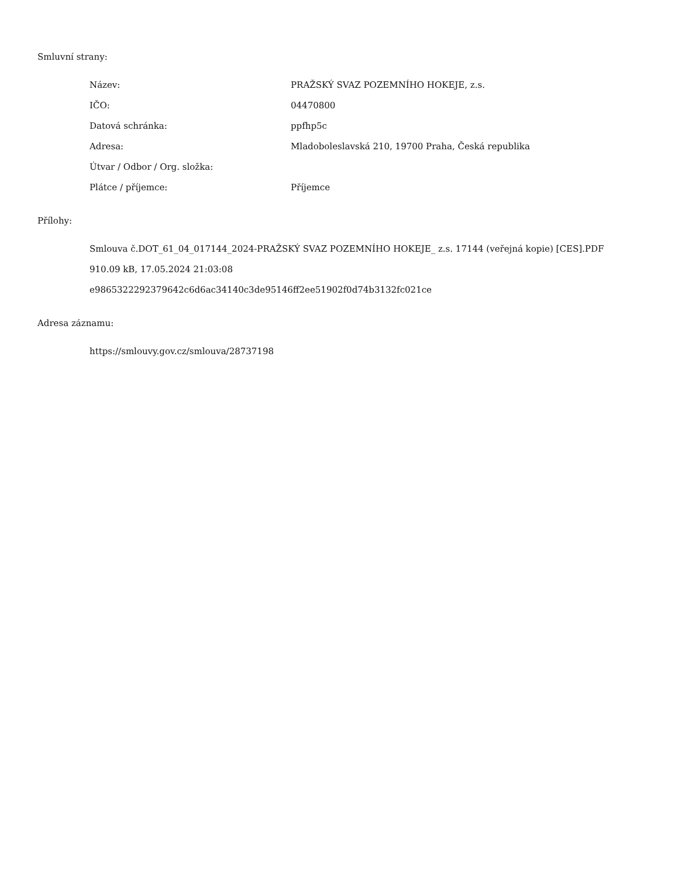Smluvní strany:
| Název: | PRAŽSKÝ SVAZ POZEMNÍHO HOKEJE, z.s. |
| IČO: | 04470800 |
| Datová schránka: | ppfhp5c |
| Adresa: | Mladoboleslavská 210, 19700 Praha, Česká republika |
| Útvar / Odbor / Org. složka: | |
| Plátce / příjemce: | Příjemce |
Přílohy:
Smlouva č.DOT_61_04_017144_2024-PRAŽSKÝ SVAZ POZEMNÍHO HOKEJE_ z.s. 17144 (veřejná kopie) [CES].PDF
910.09 kB, 17.05.2024 21:03:08
e9865322292379642c6d6ac34140c3de95146ff2ee51902f0d74b3132fc021ce
Adresa záznamu:
https://smlouvy.gov.cz/smlouva/28737198